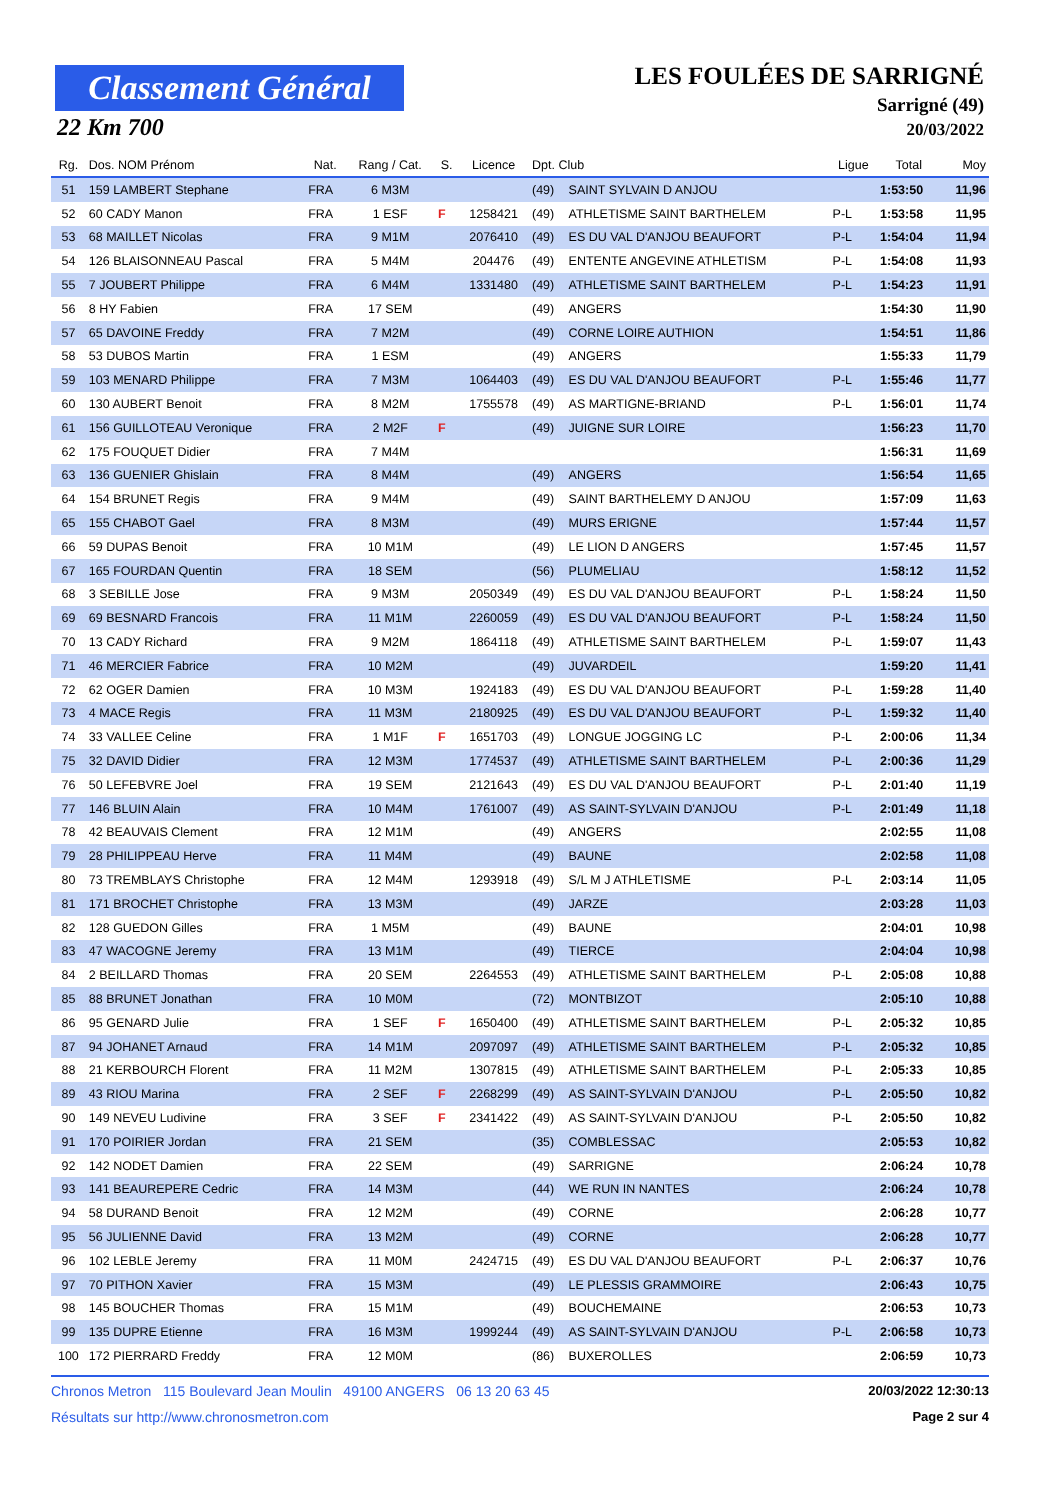Classement Général
22 Km 700
LES FOULÉES DE SARRIGNÉ
Sarrigné (49)
20/03/2022
| Rg. | Dos. NOM Prénom | Nat. | Rang / Cat. | S. | Licence | Dpt. Club | | Ligue | Total | Moy |
| --- | --- | --- | --- | --- | --- | --- | --- | --- | --- | --- |
| 51 | 159 LAMBERT Stephane | FRA | 6 M3M | | | (49) | SAINT SYLVAIN D ANJOU | | 1:53:50 | 11,96 |
| 52 | 60 CADY Manon | FRA | 1 ESF | F | 1258421 | (49) | ATHLETISME SAINT BARTHELEM | P-L | 1:53:58 | 11,95 |
| 53 | 68 MAILLET Nicolas | FRA | 9 M1M | | 2076410 | (49) | ES DU VAL D'ANJOU BEAUFORT | P-L | 1:54:04 | 11,94 |
| 54 | 126 BLAISONNEAU Pascal | FRA | 5 M4M | | 204476 | (49) | ENTENTE ANGEVINE ATHLETISM | P-L | 1:54:08 | 11,93 |
| 55 | 7 JOUBERT Philippe | FRA | 6 M4M | | 1331480 | (49) | ATHLETISME SAINT BARTHELEM | P-L | 1:54:23 | 11,91 |
| 56 | 8 HY Fabien | FRA | 17 SEM | | | (49) | ANGERS | | 1:54:30 | 11,90 |
| 57 | 65 DAVOINE Freddy | FRA | 7 M2M | | | (49) | CORNE LOIRE AUTHION | | 1:54:51 | 11,86 |
| 58 | 53 DUBOS Martin | FRA | 1 ESM | | | (49) | ANGERS | | 1:55:33 | 11,79 |
| 59 | 103 MENARD Philippe | FRA | 7 M3M | | 1064403 | (49) | ES DU VAL D'ANJOU BEAUFORT | P-L | 1:55:46 | 11,77 |
| 60 | 130 AUBERT Benoit | FRA | 8 M2M | | 1755578 | (49) | AS MARTIGNE-BRIAND | P-L | 1:56:01 | 11,74 |
| 61 | 156 GUILLOTEAU Veronique | FRA | 2 M2F | F | | (49) | JUIGNE SUR LOIRE | | 1:56:23 | 11,70 |
| 62 | 175 FOUQUET Didier | FRA | 7 M4M | | | | | | 1:56:31 | 11,69 |
| 63 | 136 GUENIER Ghislain | FRA | 8 M4M | | | (49) | ANGERS | | 1:56:54 | 11,65 |
| 64 | 154 BRUNET Regis | FRA | 9 M4M | | | (49) | SAINT BARTHELEMY D ANJOU | | 1:57:09 | 11,63 |
| 65 | 155 CHABOT Gael | FRA | 8 M3M | | | (49) | MURS ERIGNE | | 1:57:44 | 11,57 |
| 66 | 59 DUPAS Benoit | FRA | 10 M1M | | | (49) | LE LION D ANGERS | | 1:57:45 | 11,57 |
| 67 | 165 FOURDAN Quentin | FRA | 18 SEM | | | (56) | PLUMELIAU | | 1:58:12 | 11,52 |
| 68 | 3 SEBILLE Jose | FRA | 9 M3M | | 2050349 | (49) | ES DU VAL D'ANJOU BEAUFORT | P-L | 1:58:24 | 11,50 |
| 69 | 69 BESNARD Francois | FRA | 11 M1M | | 2260059 | (49) | ES DU VAL D'ANJOU BEAUFORT | P-L | 1:58:24 | 11,50 |
| 70 | 13 CADY Richard | FRA | 9 M2M | | 1864118 | (49) | ATHLETISME SAINT BARTHELEM | P-L | 1:59:07 | 11,43 |
| 71 | 46 MERCIER Fabrice | FRA | 10 M2M | | | (49) | JUVARDEIL | | 1:59:20 | 11,41 |
| 72 | 62 OGER Damien | FRA | 10 M3M | | 1924183 | (49) | ES DU VAL D'ANJOU BEAUFORT | P-L | 1:59:28 | 11,40 |
| 73 | 4 MACE Regis | FRA | 11 M3M | | 2180925 | (49) | ES DU VAL D'ANJOU BEAUFORT | P-L | 1:59:32 | 11,40 |
| 74 | 33 VALLEE Celine | FRA | 1 M1F | F | 1651703 | (49) | LONGUE JOGGING LC | P-L | 2:00:06 | 11,34 |
| 75 | 32 DAVID Didier | FRA | 12 M3M | | 1774537 | (49) | ATHLETISME SAINT BARTHELEM | P-L | 2:00:36 | 11,29 |
| 76 | 50 LEFEBVRE Joel | FRA | 19 SEM | | 2121643 | (49) | ES DU VAL D'ANJOU BEAUFORT | P-L | 2:01:40 | 11,19 |
| 77 | 146 BLUIN Alain | FRA | 10 M4M | | 1761007 | (49) | AS SAINT-SYLVAIN D'ANJOU | P-L | 2:01:49 | 11,18 |
| 78 | 42 BEAUVAIS Clement | FRA | 12 M1M | | | (49) | ANGERS | | 2:02:55 | 11,08 |
| 79 | 28 PHILIPPEAU Herve | FRA | 11 M4M | | | (49) | BAUNE | | 2:02:58 | 11,08 |
| 80 | 73 TREMBLAYS Christophe | FRA | 12 M4M | | 1293918 | (49) | S/L M J ATHLETISME | P-L | 2:03:14 | 11,05 |
| 81 | 171 BROCHET Christophe | FRA | 13 M3M | | | (49) | JARZE | | 2:03:28 | 11,03 |
| 82 | 128 GUEDON Gilles | FRA | 1 M5M | | | (49) | BAUNE | | 2:04:01 | 10,98 |
| 83 | 47 WACOGNE Jeremy | FRA | 13 M1M | | | (49) | TIERCE | | 2:04:04 | 10,98 |
| 84 | 2 BEILLARD Thomas | FRA | 20 SEM | | 2264553 | (49) | ATHLETISME SAINT BARTHELEM | P-L | 2:05:08 | 10,88 |
| 85 | 88 BRUNET Jonathan | FRA | 10 M0M | | | (72) | MONTBIZOT | | 2:05:10 | 10,88 |
| 86 | 95 GENARD Julie | FRA | 1 SEF | F | 1650400 | (49) | ATHLETISME SAINT BARTHELEM | P-L | 2:05:32 | 10,85 |
| 87 | 94 JOHANET Arnaud | FRA | 14 M1M | | 2097097 | (49) | ATHLETISME SAINT BARTHELEM | P-L | 2:05:32 | 10,85 |
| 88 | 21 KERBOURCH Florent | FRA | 11 M2M | | 1307815 | (49) | ATHLETISME SAINT BARTHELEM | P-L | 2:05:33 | 10,85 |
| 89 | 43 RIOU Marina | FRA | 2 SEF | F | 2268299 | (49) | AS SAINT-SYLVAIN D'ANJOU | P-L | 2:05:50 | 10,82 |
| 90 | 149 NEVEU Ludivine | FRA | 3 SEF | F | 2341422 | (49) | AS SAINT-SYLVAIN D'ANJOU | P-L | 2:05:50 | 10,82 |
| 91 | 170 POIRIER Jordan | FRA | 21 SEM | | | (35) | COMBLESSAC | | 2:05:53 | 10,82 |
| 92 | 142 NODET Damien | FRA | 22 SEM | | | (49) | SARRIGNE | | 2:06:24 | 10,78 |
| 93 | 141 BEAUREPERE Cedric | FRA | 14 M3M | | | (44) | WE RUN IN NANTES | | 2:06:24 | 10,78 |
| 94 | 58 DURAND Benoit | FRA | 12 M2M | | | (49) | CORNE | | 2:06:28 | 10,77 |
| 95 | 56 JULIENNE David | FRA | 13 M2M | | | (49) | CORNE | | 2:06:28 | 10,77 |
| 96 | 102 LEBLE Jeremy | FRA | 11 M0M | | 2424715 | (49) | ES DU VAL D'ANJOU BEAUFORT | P-L | 2:06:37 | 10,76 |
| 97 | 70 PITHON Xavier | FRA | 15 M3M | | | (49) | LE PLESSIS GRAMMOIRE | | 2:06:43 | 10,75 |
| 98 | 145 BOUCHER Thomas | FRA | 15 M1M | | | (49) | BOUCHEMAINE | | 2:06:53 | 10,73 |
| 99 | 135 DUPRE Etienne | FRA | 16 M3M | | 1999244 | (49) | AS SAINT-SYLVAIN D'ANJOU | P-L | 2:06:58 | 10,73 |
| 100 | 172 PIERRARD Freddy | FRA | 12 M0M | | | (86) | BUXEROLLES | | 2:06:59 | 10,73 |
Chronos Metron 115 Boulevard Jean Moulin 49100 ANGERS 06 13 20 63 45 20/03/2022 12:30:13
Résultats sur http://www.chronosmetron.com Page 2 sur 4